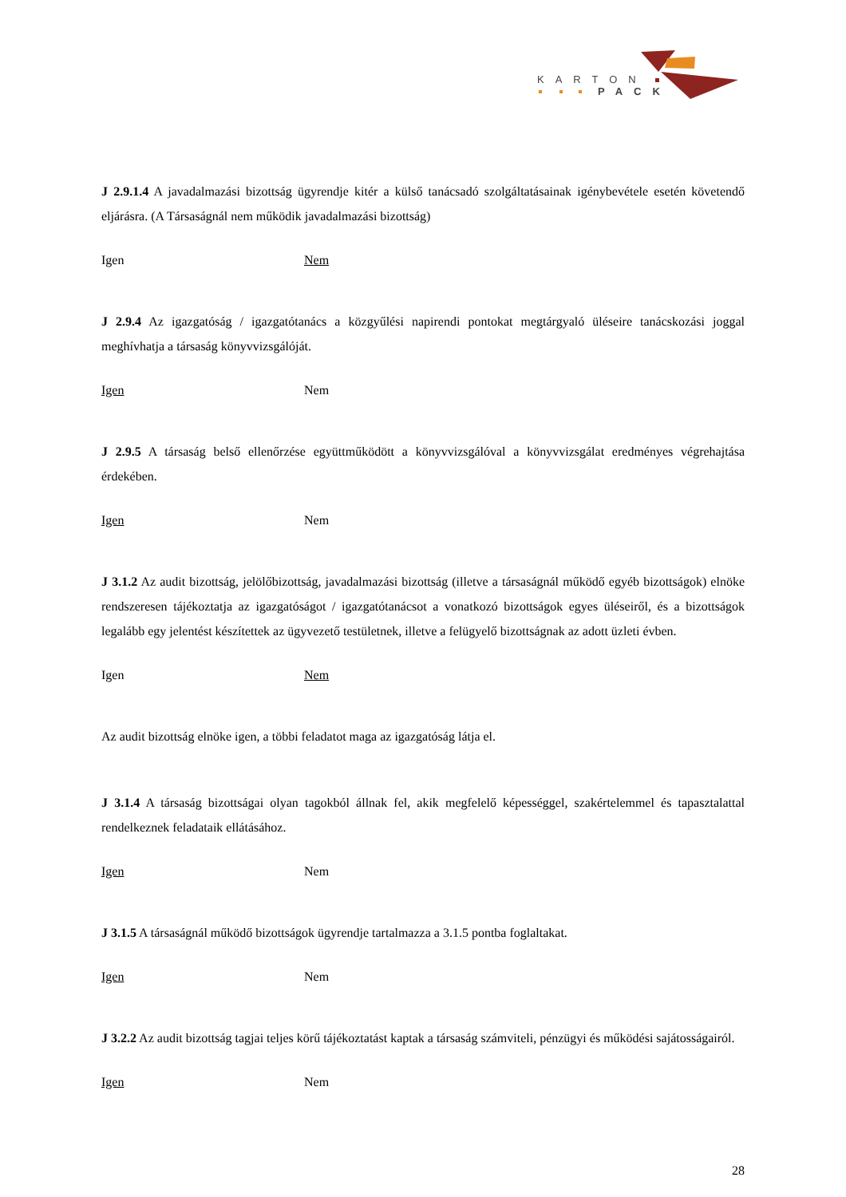KARTON
PACK
J 2.9.1.4 A javadalmazási bizottság ügyrendje kitér a külső tanácsadó szolgáltatásainak igénybevétele esetén követendő eljárásra. (A Társaságnál nem működik javadalmazási bizottság)
Igen Nem
J 2.9.4 Az igazgatóság / igazgatótanács a közgyűlési napirendi pontokat megtárgyaló üléseire tanácskozási joggal meghívhatja a társaság könyvvizsgálóját.
Igen Nem
J 2.9.5 A társaság belső ellenőrzése együttműködött a könyvvizsgálóval a könyvvizsgálat eredményes végrehajtása érdekében.
Igen Nem
J 3.1.2 Az audit bizottság, jelölőbizottság, javadalmazási bizottság (illetve a társaságnál működő egyéb bizottságok) elnöke rendszeresen tájékoztatja az igazgatóságot / igazgatótanácsot a vonatkozó bizottságok egyes üléseiről, és a bizottságok legalább egy jelentést készítettek az ügyvezető testületnek, illetve a felügyelő bizottságnak az adott üzleti évben.
Igen Nem
Az audit bizottság elnöke igen, a többi feladatot maga az igazgatóság látja el.
J 3.1.4 A társaság bizottságai olyan tagokból állnak fel, akik megfelelő képességgel, szakértelemmel és tapasztalattal rendelkeznek feladataik ellátásához.
Igen Nem
J 3.1.5 A társaságnál működő bizottságok ügyrendje tartalmazza a 3.1.5 pontba foglaltakat.
Igen Nem
J 3.2.2 Az audit bizottság tagjai teljes körű tájékoztatást kaptak a társaság számviteli, pénzügyi és működési sajátosságairól.
Igen Nem
28